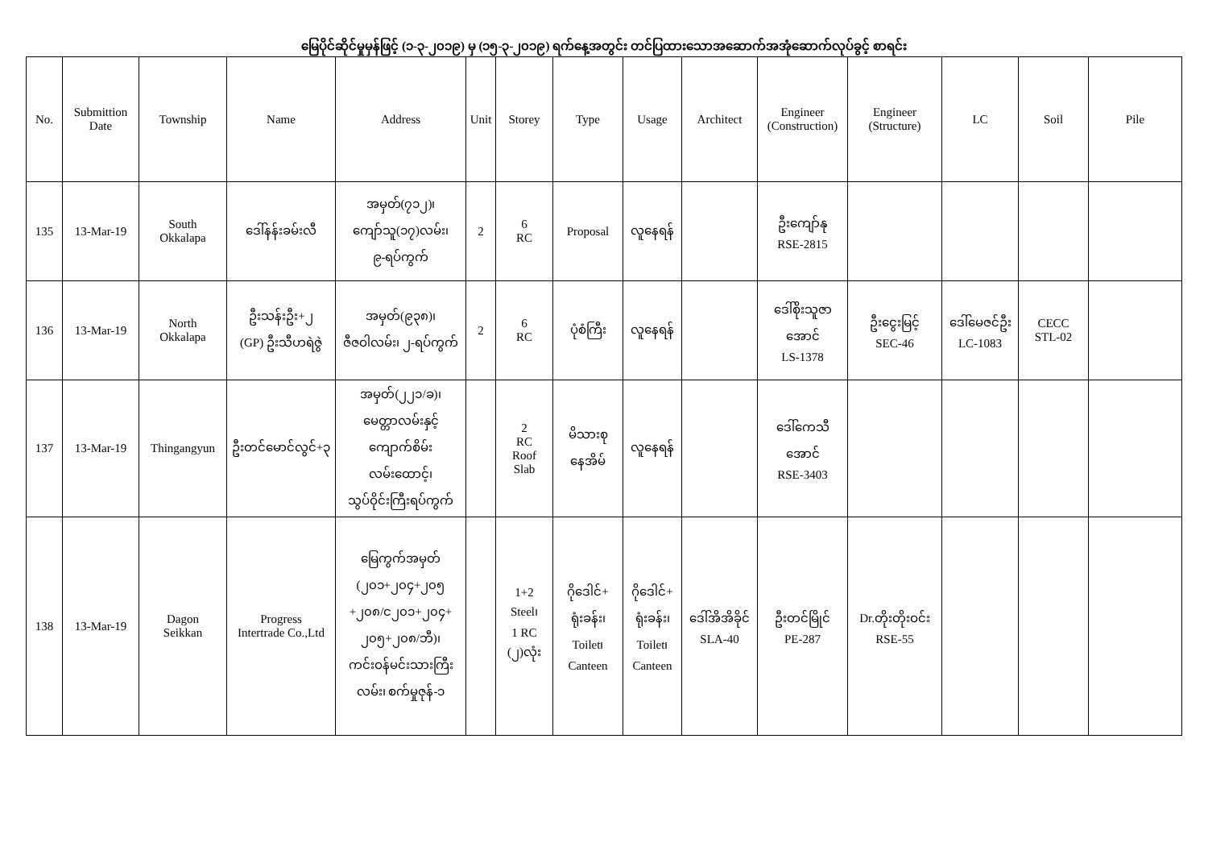မြေပိုင်ဆိုင်မှုမှန်ဖြင့် (၁-၃-၂၀၁၉) မှ (၁၅-၃-၂၀၁၉) ရက်နေ့အတွင်း တင်ပြထားသောအဆောက်အအုံဆောက်လုပ်ခွင့် စာရင်း
| No. | Submittion Date | Township | Name | Address | Unit | Storey | Type | Usage | Architect | Engineer (Construction) | Engineer (Structure) | LC | Soil | Pile |
| --- | --- | --- | --- | --- | --- | --- | --- | --- | --- | --- | --- | --- | --- | --- |
| 135 | 13-Mar-19 | South Okkalapa | ဒေါ်နန်းခမ်းလီ | အမှတ်(၇၁၂)၊ ကျော်သူ(၁၇)လမ်း၊ ၉-ရပ်ကွက် | 2 | 6 RC | Proposal | လူနေရန် | | ဦးကျော်နု RSE-2815 | | | | |
| 136 | 13-Mar-19 | North Okkalapa | ဦးသန်းဦး+၂ (GP) ဦးသီဟရဲဇွဲ | အမှတ်(၉၃၈)၊ ဇီဇဝါလမ်း၊ ၂-ရပ်ကွက် | 2 | 6 RC | ပုံစံကြီး | လူနေရန် | | ဒေါ်စိုးသူဇာ အောင် LS-1378 | ဦးငွေးမြင့် SEC-46 | ဒေါ်မေဇင်ဦး LC-1083 | CECC STL-02 | |
| 137 | 13-Mar-19 | Thingangyun | ဦးတင်မောင်လွင်+၃ | အမှတ်(၂၂၁/ခ)၊ မေတ္တာလမ်းနှင့် ကျောက်စိမ်း လမ်းထောင့်၊ သွပ်ဝိုင်းကြီးရပ်ကွက် | | 2 RC Roof Slab | မိသားစု နေအိမ် | လူနေရန် | | ဒေါ်ကေသီ အောင် RSE-3403 | | | | |
| 138 | 13-Mar-19 | Dagon Seikkan | Progress Intertrade Co.,Ltd | မြေကွက်အမှတ် (၂၀၁+၂၀၄+၂၀၅ +၂၀၈/င၂၀၁+၂၀၄+ ၂၀၅+၂၀၈/ဘီ)၊ ကင်းဝန်မင်းသားကြီး လမ်း၊ စက်မှုဇုန်-၁ | | 1+2 Steel၊ 1 RC (၂)လုံး | ဂိုဒေါင်+ ရုံးခန်း၊ Toilet၊ Canteen | ဂိုဒေါင်+ ရုံးခန်း၊ Toilet၊ Canteen | ဒေါ်အိအိခိုင် SLA-40 | ဦးတင်မြိုင် PE-287 | Dr.တိုးတိုးဝင်း RSE-55 | | | |